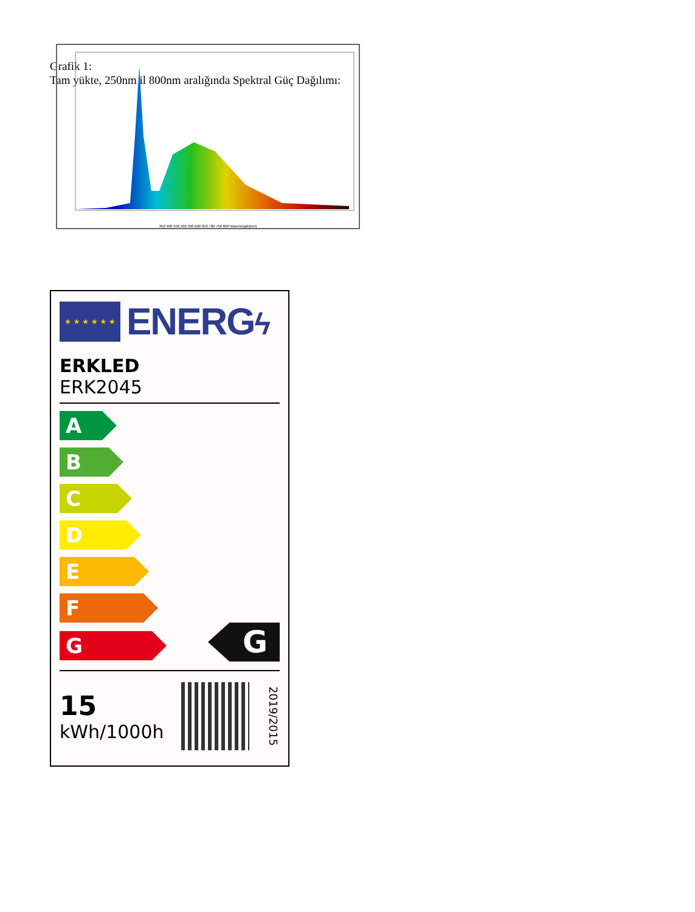Grafik 1:
Tam yükte, 250nm il 800nm aralığında Spektral Güç Dağılımı:
350 400 450 500 550 600 650 700 750 800 Wavelength(nm)
★ ★ ★ ★ ★ ★
ENERGϟ
ERKLED
ERK2045
A
B
C
D
E
F
G
G
15
kWh/1000h
2019/2015